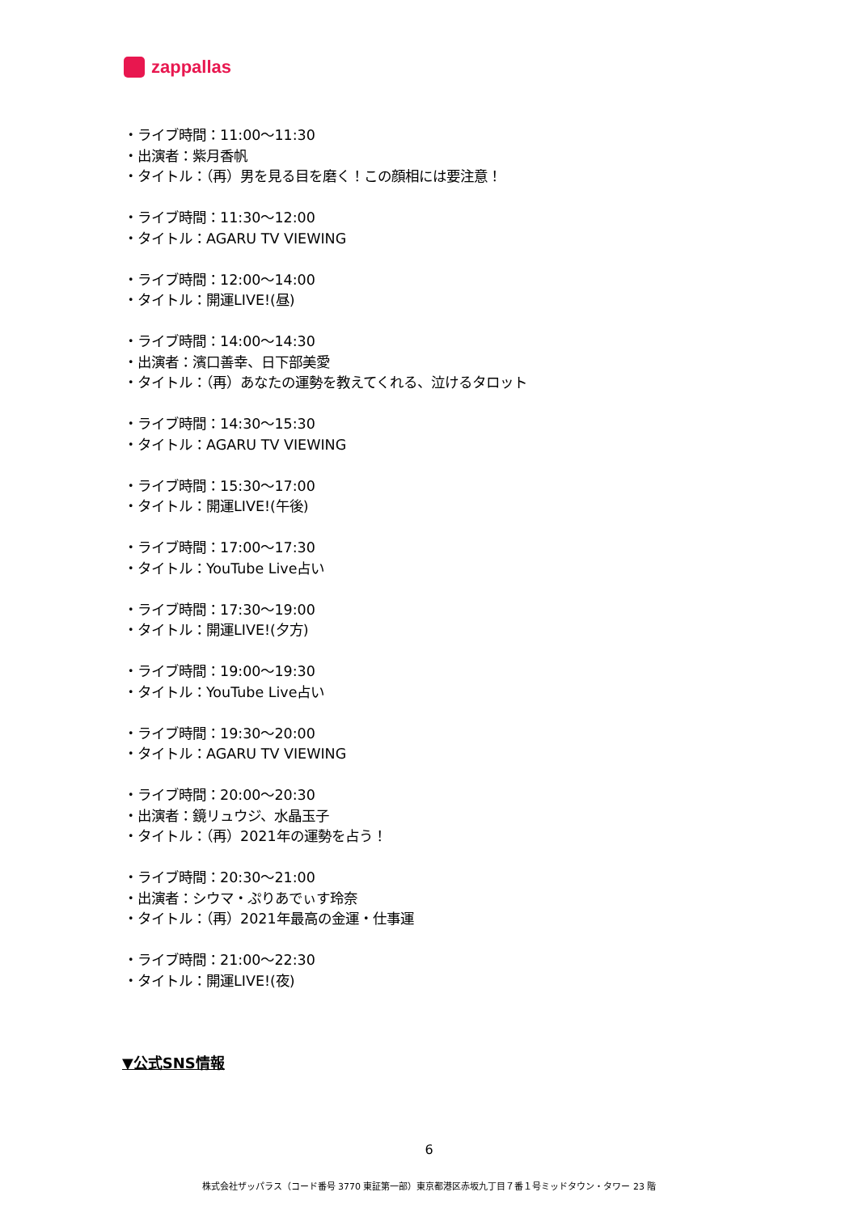zappallas
・ライブ時間：11:00～11:30
・出演者：紫月香帆
・タイトル：（再）男を見る目を磨く！この顔相には要注意！
・ライブ時間：11:30～12:00
・タイトル：AGARU TV VIEWING
・ライブ時間：12:00～14:00
・タイトル：開運LIVE!(昼)
・ライブ時間：14:00～14:30
・出演者：濱口善幸、日下部美愛
・タイトル：（再）あなたの運勢を教えてくれる、泣けるタロット
・ライブ時間：14:30～15:30
・タイトル：AGARU TV VIEWING
・ライブ時間：15:30～17:00
・タイトル：開運LIVE!(午後)
・ライブ時間：17:00～17:30
・タイトル：YouTube Live占い
・ライブ時間：17:30～19:00
・タイトル：開運LIVE!(夕方)
・ライブ時間：19:00～19:30
・タイトル：YouTube Live占い
・ライブ時間：19:30～20:00
・タイトル：AGARU TV VIEWING
・ライブ時間：20:00～20:30
・出演者：鏡リュウジ、水晶玉子
・タイトル：（再）2021年の運勢を占う！
・ライブ時間：20:30～21:00
・出演者：シウマ・ぷりあでぃす玲奈
・タイトル：（再）2021年最高の金運・仕事運
・ライブ時間：21:00～22:30
・タイトル：開運LIVE!(夜)
▼公式SNS情報
6
株式会社ザッパラス（コード番号 3770 東証第一部）東京都港区赤坂九丁目７番１号ミッドタウン・タワー 23 階